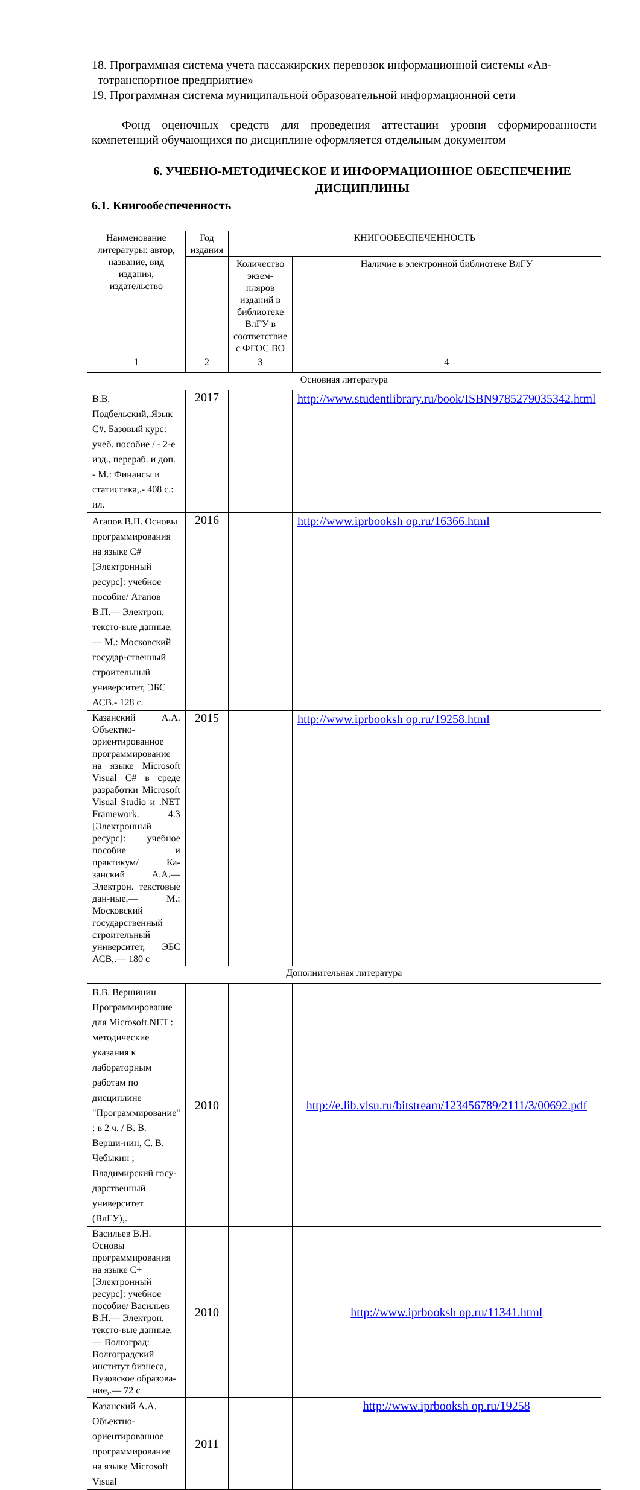18. Программная система учета пассажирских перевозок информационной системы «Ав-
тотранспортное предприятие»
19. Программная система муниципальной образовательной информационной сети
Фонд оценочных средств для проведения аттестации уровня сформированности компетенций обучающихся по дисциплине оформляется отдельным документом
6. УЧЕБНО-МЕТОДИЧЕСКОЕ И ИНФОРМАЦИОННОЕ ОБЕСПЕЧЕНИЕ ДИСЦИПЛИНЫ
6.1. Книгообеспеченность
| Наименование литературы: автор, название, вид издания, издательство | Год издания | КНИГООБЕСПЕЧЕННОСТЬ | |
| | | Количество экзем-пляров изданий в библиотеке ВлГУ в соответствие с ФГОС ВО | Наличие в электронной библиотеке ВлГУ |
| 1 | 2 | 3 | 4 |
| Основная литература | | | |
| В.В. Подбельский,.Язык C#. Базовый курс: учеб. пособие / - 2-е изд., перераб. и доп. - М.: Финансы и статистика,.- 408 с.: ил. | 2017 | | http://www.studentlibrary.ru/book/ISBN9785279035342.html |
| Агапов В.П. Основы программирования на языке C# [Электронный ресурс]: учебное пособие/ Агапов В.П.— Электрон. тексто-вые данные.— М.: Московский государ-ственный строительный университет, ЭБС АСВ.- 128 с. | 2016 | | http://www.iprbooksh op.ru/16366.html |
| Казанский А.А. Объектно-ориентированное программирование на языке Microsoft Visual C# в среде разработки Microsoft Visual Studio и .NET Framework. 4.3 [Электронный ресурс]: учебное пособие и практикум/ Ка-занский А.А.— Электрон. текстовые дан-ные.— М.: Московский государственный строительный университет, ЭБС АСВ,.— 180 с | 2015 | | http://www.iprbooksh op.ru/19258.html |
| Дополнительная литература | | | |
| В.В. Вершинин Программирование для Microsoft.NET : методические указания к лабораторным работам по дисциплине "Программирование" : в 2 ч. / В. В. Верши-нин, С. В. Чебыкин ; Владимирский госу-дарственный университет (ВлГУ),. | 2010 | | http://e.lib.vlsu.ru/bitstream/123456789/2111/3/00692.pdf |
| Васильев В.Н. Основы программирования на языке С+ [Электронный ресурс]: учебное пособие/ Васильев В.Н.— Электрон. тексто-вые данные.— Волгоград: Волгоградский институт бизнеса, Вузовское образова-ние,.— 72 с | 2010 | | http://www.iprbooksh op.ru/11341.html |
| Казанский А.А. Объектно-ориентированное программирование на языке Microsoft Visual | 2011 | | http://www.iprbooksh op.ru/19258 |